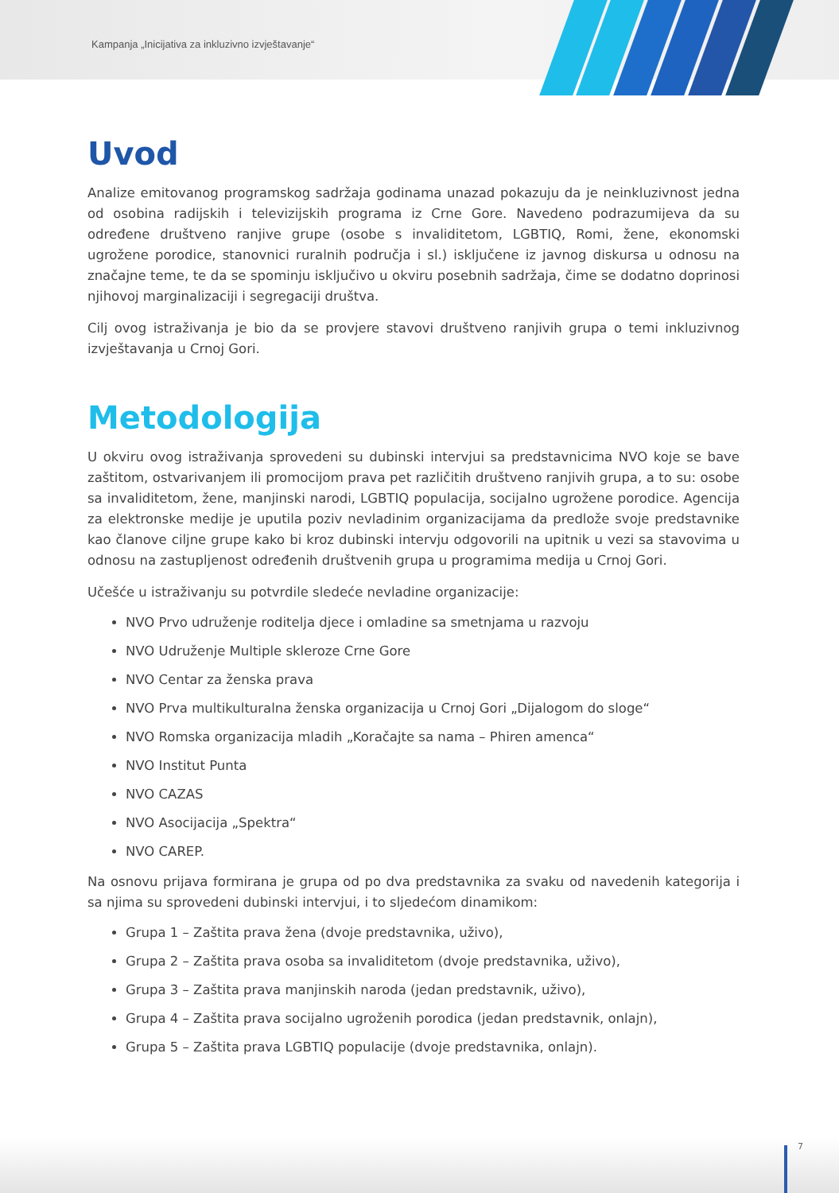Kampanja „Inicijativa za inkluzivno izvještavanje“
Uvod
Analize emitovanog programskog sadržaja godinama unazad pokazuju da je neinkluzivnost jedna od osobina radijskih i televizijskih programa iz Crne Gore. Navedeno podrazumijeva da su određene društveno ranjive grupe (osobe s invaliditetom, LGBTIQ, Romi, žene, ekonomski ugrožene porodice, stanovnici ruralnih područja i sl.) isključene iz javnog diskursa u odnosu na značajne teme, te da se spominju isključivo u okviru posebnih sadržaja, čime se dodatno doprinosi njihovoj marginalizaciji i segregaciji društva.
Cilj ovog istraživanja je bio da se provjere stavovi društveno ranjivih grupa o temi inkluzivnog izvještavanja u Crnoj Gori.
Metodologija
U okviru ovog istraživanja sprovedeni su dubinski intervjui sa predstavnicima NVO koje se bave zaštitom, ostvarivanjem ili promocijom prava pet različitih društveno ranjivih grupa, a to su: osobe sa invaliditetom, žene, manjinski narodi, LGBTIQ populacija, socijalno ugrožene porodice. Agencija za elektronske medije je uputila poziv nevladinim organizacijama da predlože svoje predstavnike kao članove ciljne grupe kako bi kroz dubinski intervju odgovorili na upitnik u vezi sa stavovima u odnosu na zastupljenost određenih društvenih grupa u programima medija u Crnoj Gori.
Učešće u istraživanju su potvrdile sledeće nevladine organizacije:
NVO Prvo udruženje roditelja djece i omladine sa smetnjama u razvoju
NVO Udruženje Multiple skleroze Crne Gore
NVO Centar za ženska prava
NVO Prva multikulturalna ženska organizacija u Crnoj Gori „Dijalogom do sloge“
NVO Romska organizacija mladih „Koračajte sa nama – Phiren amenca“
NVO Institut Punta
NVO CAZAS
NVO Asocijacija „Spektra“
NVO CAREP.
Na osnovu prijava formirana je grupa od po dva predstavnika za svaku od navedenih kategorija i sa njima su sprovedeni dubinski intervjui, i to sljedećom dinamikom:
Grupa 1 – Zaštita prava žena (dvoje predstavnika, uživo),
Grupa 2 – Zaštita prava osoba sa invaliditetom (dvoje predstavnika, uživo),
Grupa 3 – Zaštita prava manjinskih naroda (jedan predstavnik, uživo),
Grupa 4 – Zaštita prava socijalno ugroženih porodica (jedan predstavnik, onlajn),
Grupa 5 – Zaštita prava LGBTIQ populacije (dvoje predstavnika, onlajn).
7